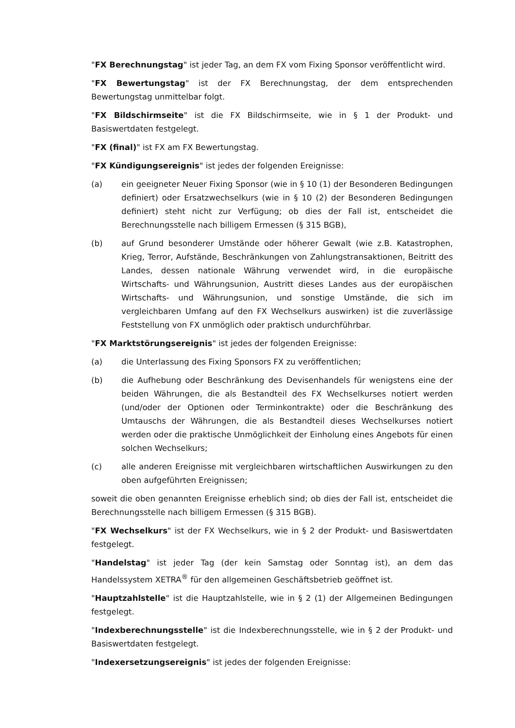"FX Berechnungstag" ist jeder Tag, an dem FX vom Fixing Sponsor veröffentlicht wird.
"FX Bewertungstag" ist der FX Berechnungstag, der dem entsprechenden Bewertungstag unmittelbar folgt.
"FX Bildschirmseite" ist die FX Bildschirmseite, wie in § 1 der Produkt- und Basiswertdaten festgelegt.
"FX (final)" ist FX am FX Bewertungstag.
"FX Kündigungsereignis" ist jedes der folgenden Ereignisse:
(a) ein geeigneter Neuer Fixing Sponsor (wie in § 10 (1) der Besonderen Bedingungen definiert) oder Ersatzwechselkurs (wie in § 10 (2) der Besonderen Bedingungen definiert) steht nicht zur Verfügung; ob dies der Fall ist, entscheidet die Berechnungsstelle nach billigem Ermessen (§ 315 BGB),
(b) auf Grund besonderer Umstände oder höherer Gewalt (wie z.B. Katastrophen, Krieg, Terror, Aufstände, Beschränkungen von Zahlungstransaktionen, Beitritt des Landes, dessen nationale Währung verwendet wird, in die europäische Wirtschafts- und Währungsunion, Austritt dieses Landes aus der europäischen Wirtschafts- und Währungsunion, und sonstige Umstände, die sich im vergleichbaren Umfang auf den FX Wechselkurs auswirken) ist die zuverlässige Feststellung von FX unmöglich oder praktisch undurchführbar.
"FX Marktstörungsereignis" ist jedes der folgenden Ereignisse:
(a) die Unterlassung des Fixing Sponsors FX zu veröffentlichen;
(b) die Aufhebung oder Beschränkung des Devisenhandels für wenigstens eine der beiden Währungen, die als Bestandteil des FX Wechselkurses notiert werden (und/oder der Optionen oder Terminkontrakte) oder die Beschränkung des Umtauschs der Währungen, die als Bestandteil dieses Wechselkurses notiert werden oder die praktische Unmöglichkeit der Einholung eines Angebots für einen solchen Wechselkurs;
(c) alle anderen Ereignisse mit vergleichbaren wirtschaftlichen Auswirkungen zu den oben aufgeführten Ereignissen;
soweit die oben genannten Ereignisse erheblich sind; ob dies der Fall ist, entscheidet die Berechnungsstelle nach billigem Ermessen (§ 315 BGB).
"FX Wechselkurs" ist der FX Wechselkurs, wie in § 2 der Produkt- und Basiswertdaten festgelegt.
"Handelstag" ist jeder Tag (der kein Samstag oder Sonntag ist), an dem das Handelssystem XETRA<sup>®</sup> für den allgemeinen Geschäftsbetrieb geöffnet ist.
"Hauptzahlstelle" ist die Hauptzahlstelle, wie in § 2 (1) der Allgemeinen Bedingungen festgelegt.
"Indexberechnungsstelle" ist die Indexberechnungsstelle, wie in § 2 der Produkt- und Basiswertdaten festgelegt.
"Indexersetzungsereignis" ist jedes der folgenden Ereignisse: